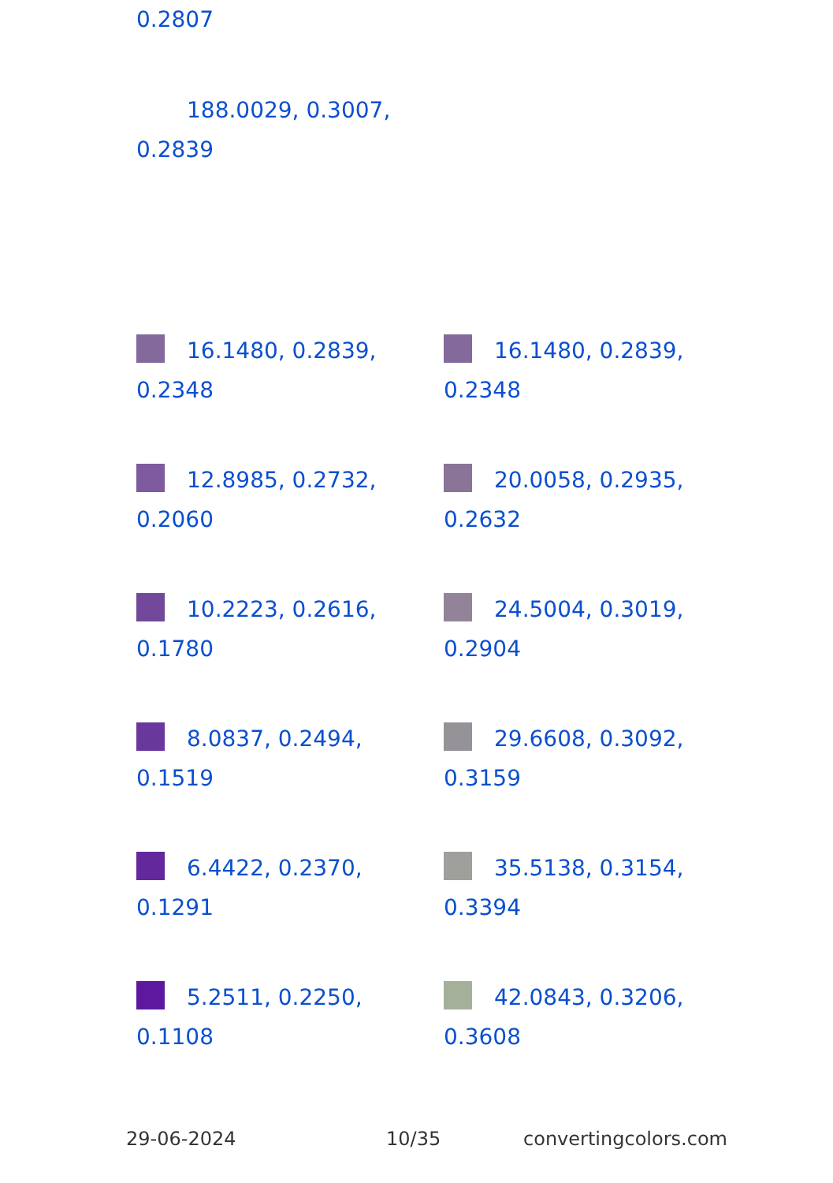0.2807
188.0029, 0.3007, 0.2839
16.1480, 0.2839, 0.2348
16.1480, 0.2839, 0.2348
12.8985, 0.2732, 0.2060
20.0058, 0.2935, 0.2632
10.2223, 0.2616, 0.1780
24.5004, 0.3019, 0.2904
8.0837, 0.2494, 0.1519
29.6608, 0.3092, 0.3159
6.4422, 0.2370, 0.1291
35.5138, 0.3154, 0.3394
5.2511, 0.2250, 0.1108
42.0843, 0.3206, 0.3608
29-06-2024 10/35 convertingcolors.com